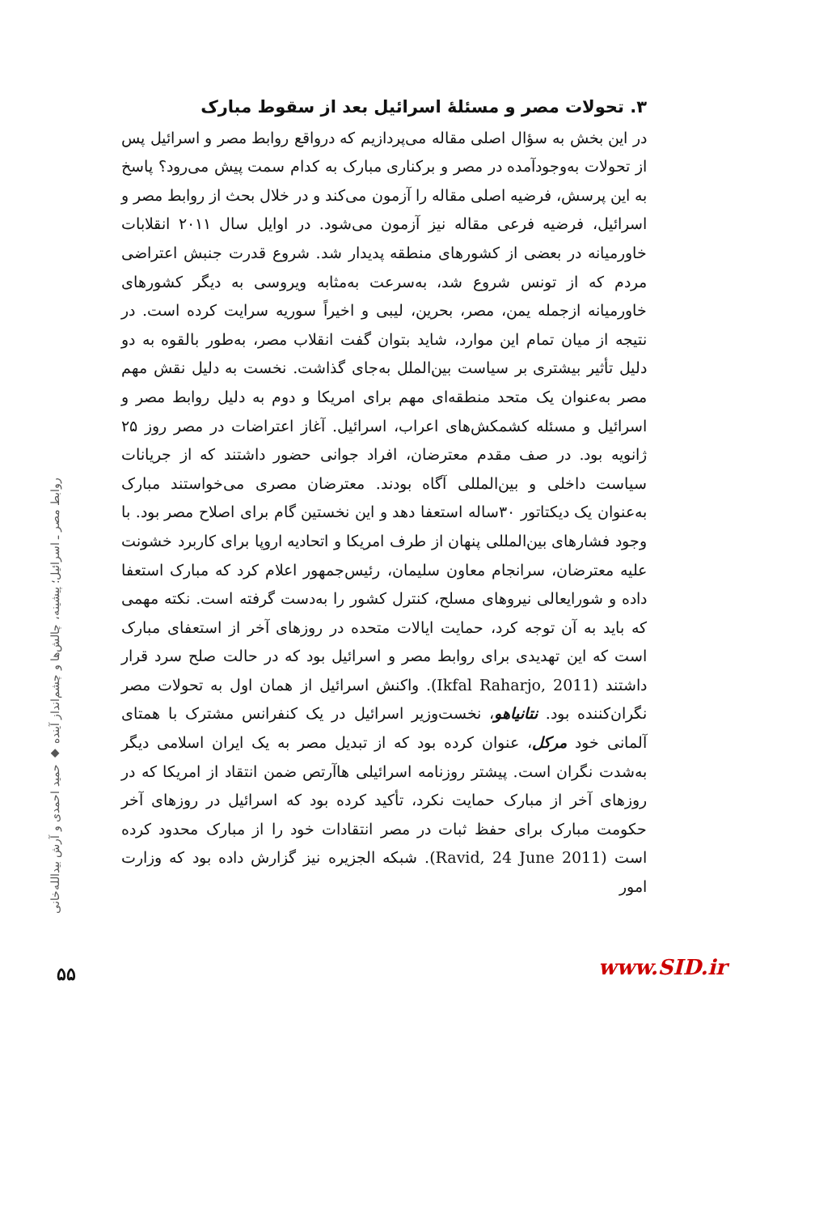۳. تحولات مصر و مسئلهٔ اسرائیل بعد از سقوط مبارک
در این بخش به سؤال اصلی مقاله می‌پردازیم که درواقع روابط مصر و اسرائیل پس از تحولات به‌وجودآمده در مصر و برکناری مبارک به کدام سمت پیش می‌رود؟ پاسخ به این پرسش، فرضیه اصلی مقاله را آزمون می‌کند و در خلال بحث از روابط مصر و اسرائیل، فرضیه فرعی مقاله نیز آزمون می‌شود. در اوایل سال ۲۰۱۱ انقلابات خاورمیانه در بعضی از کشورهای منطقه پدیدار شد. شروع قدرت جنبش اعتراضی مردم که از تونس شروع شد، به‌سرعت به‌مثابه ویروسی به دیگر کشورهای خاورمیانه ازجمله یمن، مصر، بحرین، لیبی و اخیراً سوریه سرایت کرده است. در نتیجه از میان تمام این موارد، شاید بتوان گفت انقلاب مصر، به‌طور بالقوه به دو دلیل تأثیر بیشتری بر سیاست بین‌الملل به‌جای گذاشت. نخست به دلیل نقش مهم مصر به‌عنوان یک متحد منطقه‌ای مهم برای امریکا و دوم به دلیل روابط مصر و اسرائیل و مسئله کشمکش‌های اعراب، اسرائیل. آغاز اعتراضات در مصر روز ۲۵ ژانویه بود. در صف مقدم معترضان، افراد جوانی حضور داشتند که از جریانات سیاست داخلی و بین‌المللی آگاه بودند. معترضان مصری می‌خواستند مبارک به‌عنوان یک دیکتاتور ۳۰ساله استعفا دهد و این نخستین گام برای اصلاح مصر بود. با وجود فشارهای بین‌المللی پنهان از طرف امریکا و اتحادیه اروپا برای کاربرد خشونت علیه معترضان، سرانجام معاون سلیمان، رئیس‌جمهور اعلام کرد که مبارک استعفا داده و شورایعالی نیروهای مسلح، کنترل کشور را به‌دست گرفته است. نکته مهمی که باید به آن توجه کرد، حمایت ایالات متحده در روزهای آخر از استعفای مبارک است که این تهدیدی برای روابط مصر و اسرائیل بود که در حالت صلح سرد قرار داشتند (Ikfal Raharjo, 2011). واکنش اسرائیل از همان اول به تحولات مصر نگران‌کننده بود. نتانیاهو، نخست‌وزیر اسرائیل در یک کنفرانس مشترک با همتای آلمانی خود مرکل، عنوان کرده بود که از تبدیل مصر به یک ایران اسلامی دیگر به‌شدت نگران است. پیشتر روزنامه اسرائیلی هاآرتص ضمن انتقاد از امریکا که در روزهای آخر از مبارک حمایت نکرد، تأکید کرده بود که اسرائیل در روزهای آخر حکومت مبارک برای حفظ ثبات در مصر انتقادات خود را از مبارک محدود کرده است (Ravid, 24 June 2011). شبکه الجزیره نیز گزارش داده بود که وزارت امور
روابط مصر ـ اسرائیل؛ پیشینه، چالش‌ها و چشم‌انداز آینده ◆ حمید احمدی و آرش بیدالله‌خانی
۵۵ www.SID.ir